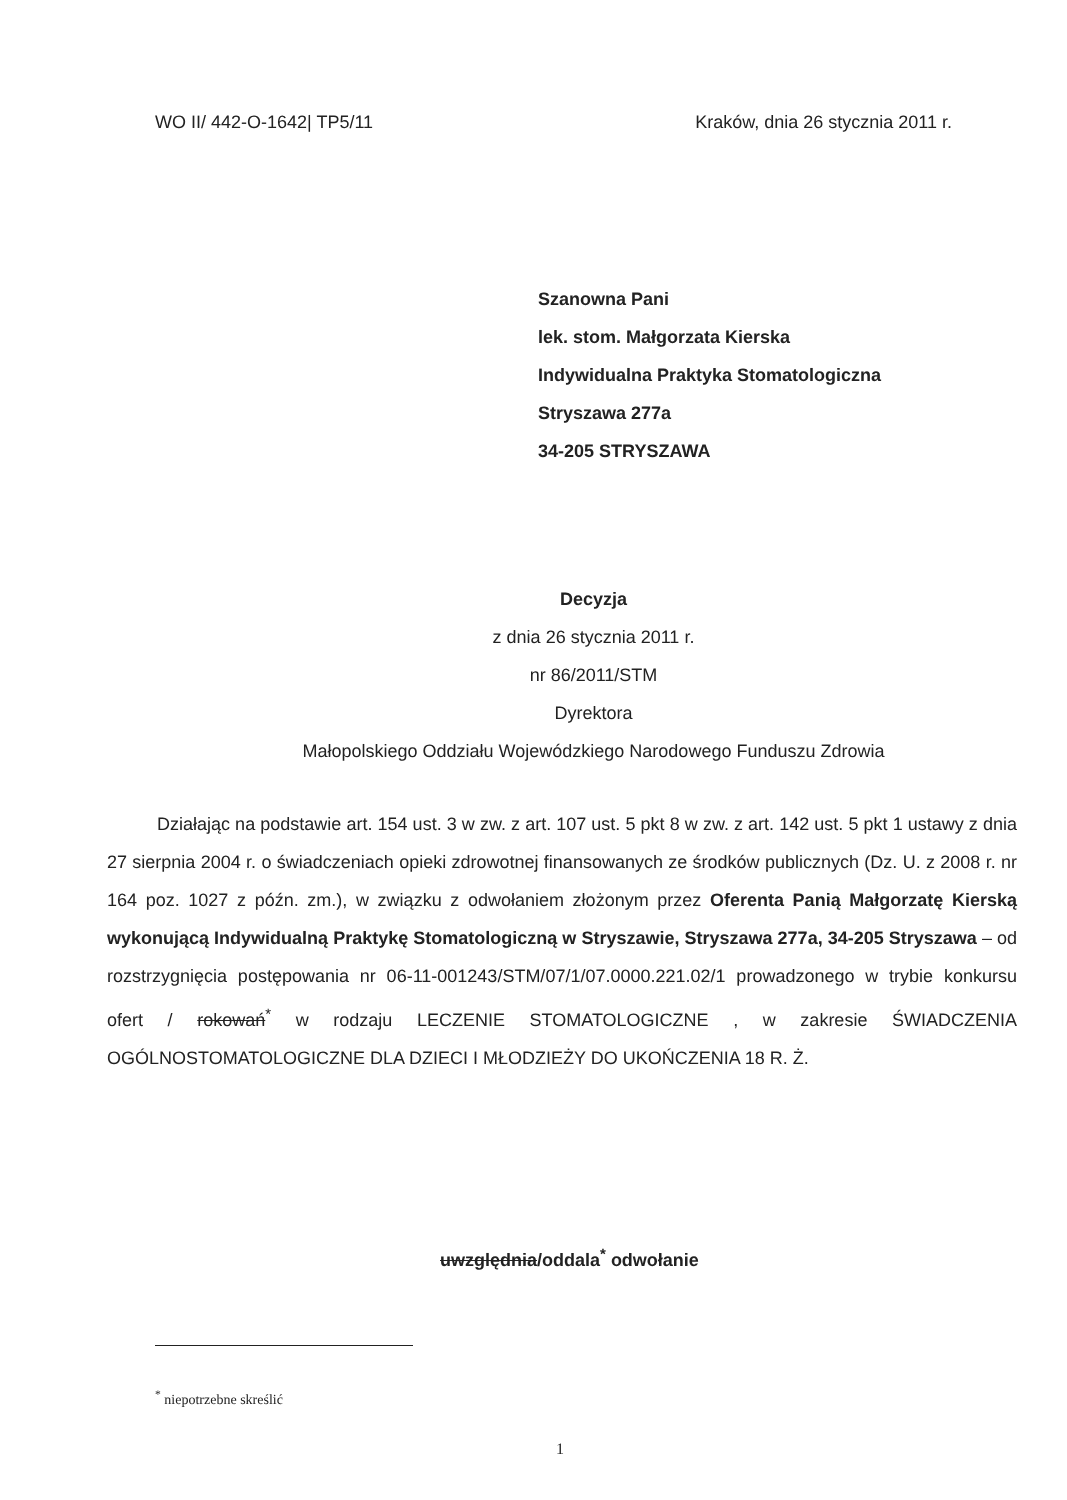WO II/ 442-O-1642| TP5/11 Kraków, dnia 26 stycznia 2011 r.
Szanowna Pani
lek. stom. Małgorzata Kierska
Indywidualna Praktyka Stomatologiczna
Stryszawa 277a
34-205 STRYSZAWA
Decyzja
z dnia 26 stycznia 2011 r.
nr 86/2011/STM
Dyrektora
Małopolskiego Oddziału Wojewódzkiego Narodowego Funduszu Zdrowia
Działając na podstawie art. 154 ust. 3 w zw. z art. 107 ust. 5 pkt 8 w zw. z art. 142 ust. 5 pkt 1 ustawy z dnia 27 sierpnia 2004 r. o świadczeniach opieki zdrowotnej finansowanych ze środków publicznych (Dz. U. z 2008 r. nr 164 poz. 1027 z późn. zm.), w związku z odwołaniem złożonym przez Oferenta Panią Małgorzatę Kierską wykonującą Indywidualną Praktykę Stomatologiczną w Stryszawie, Stryszawa 277a, 34-205 Stryszawa – od rozstrzygnięcia postępowania nr 06-11-001243/STM/07/1/07.0000.221.02/1 prowadzonego w trybie konkursu ofert / rokowań<sup>*</sup> w rodzaju LECZENIE STOMATOLOGICZNE , w zakresie ŚWIADCZENIA OGÓLNOSTOMATOLOGICZNE DLA DZIECI I MŁODZIEŻY DO UKOŃCZENIA 18 R. Ż.
uwzględnia/oddala<sup>*</sup> odwołanie
<sup>*</sup> niepotrzebne skreślić
1